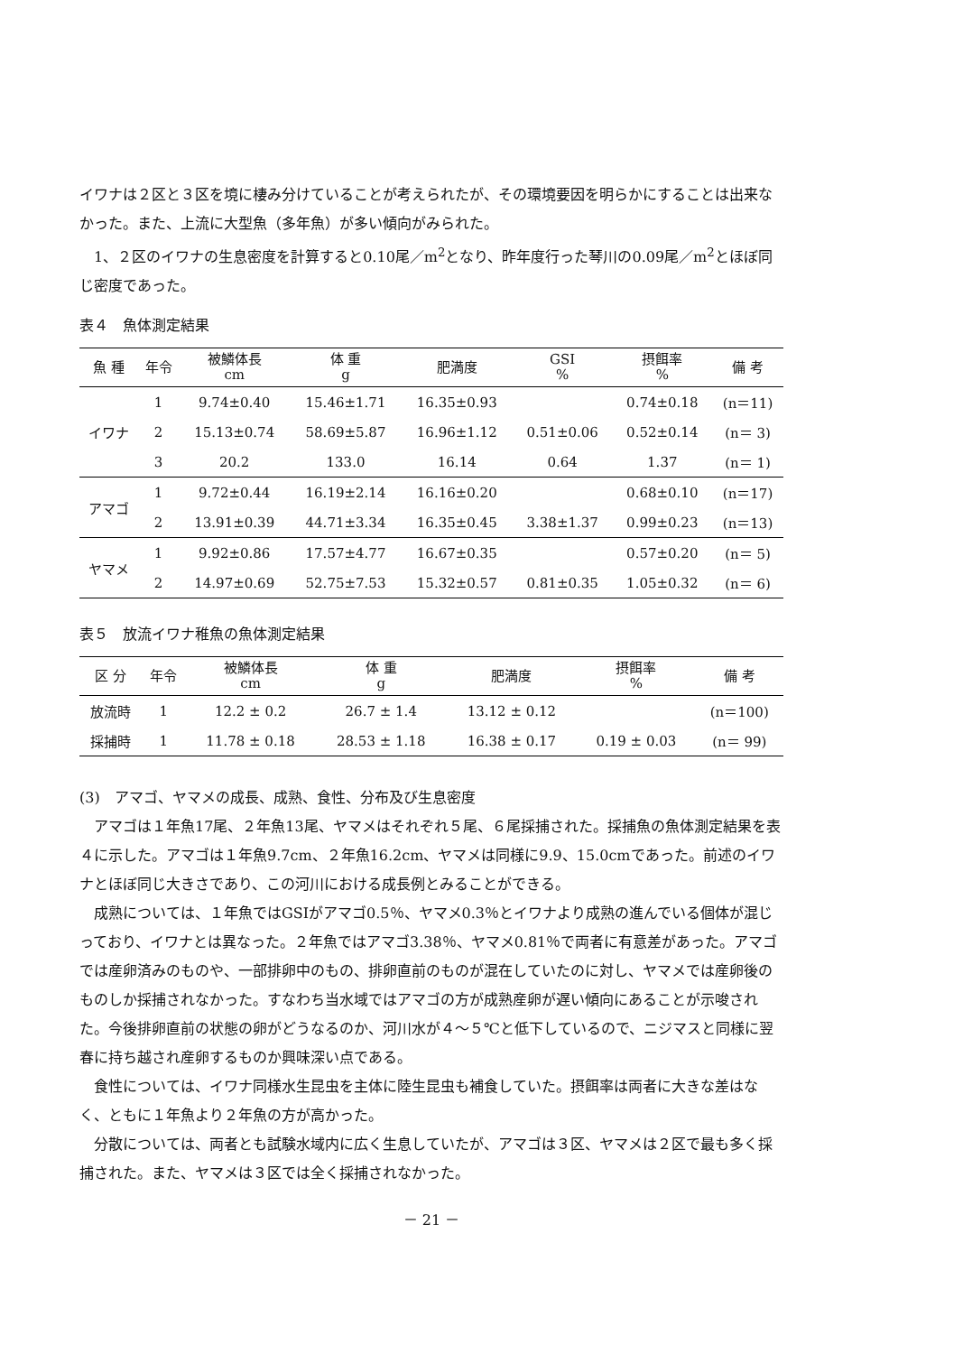イワナは２区と３区を境に棲み分けていることが考えられたが、その環境要因を明らかにすることは出来なかった。また、上流に大型魚（多年魚）が多い傾向がみられた。
1、２区のイワナの生息密度を計算すると0.10尾／m<sup>2</sup>となり、昨年度行った琴川の0.09尾／m<sup>2</sup>とほぼ同じ密度であった。
表４　魚体測定結果
| 魚 種 | 年令 | 被鱗体長 cm | 体 重 g | 肥満度 | GSI % | 摂餌率 % | 備 考 |
| --- | --- | --- | --- | --- | --- | --- | --- |
| イワナ | 1 | 9.74±0.40 | 15.46±1.71 | 16.35±0.93 | | 0.74±0.18 | (n＝11) |
| | 2 | 15.13±0.74 | 58.69±5.87 | 16.96±1.12 | 0.51±0.06 | 0.52±0.14 | (n＝ 3) |
| | 3 | 20.2 | 133.0 | 16.14 | 0.64 | 1.37 | (n＝ 1) |
| アマゴ | 1 | 9.72±0.44 | 16.19±2.14 | 16.16±0.20 | | 0.68±0.10 | (n＝17) |
| | 2 | 13.91±0.39 | 44.71±3.34 | 16.35±0.45 | 3.38±1.37 | 0.99±0.23 | (n＝13) |
| ヤマメ | 1 | 9.92±0.86 | 17.57±4.77 | 16.67±0.35 | | 0.57±0.20 | (n＝ 5) |
| | 2 | 14.97±0.69 | 52.75±7.53 | 15.32±0.57 | 0.81±0.35 | 1.05±0.32 | (n＝ 6) |
表５　放流イワナ稚魚の魚体測定結果
| 区 分 | 年令 | 被鱗体長 cm | 体 重 g | 肥満度 | 摂餌率 % | 備 考 |
| --- | --- | --- | --- | --- | --- | --- |
| 放流時 | 1 | 12.2 ± 0.2 | 26.7 ± 1.4 | 13.12 ± 0.12 | | (n＝100) |
| 採捕時 | 1 | 11.78 ± 0.18 | 28.53 ± 1.18 | 16.38 ± 0.17 | 0.19 ± 0.03 | (n＝ 99) |
(3)　アマゴ、ヤマメの成長、成熟、食性、分布及び生息密度
アマゴは１年魚17尾、２年魚13尾、ヤマメはそれぞれ５尾、６尾採捕された。採捕魚の魚体測定結果を表４に示した。アマゴは１年魚9.7cm、２年魚16.2cm、ヤマメは同様に9.9、15.0cmであった。前述のイワナとほぼ同じ大きさであり、この河川における成長例とみることができる。
成熟については、１年魚ではGSIがアマゴ0.5％、ヤマメ0.3％とイワナより成熟の進んでいる個体が混じっており、イワナとは異なった。２年魚ではアマゴ3.38％、ヤマメ0.81％で両者に有意差があった。アマゴでは産卵済みのものや、一部排卵中のもの、排卵直前のものが混在していたのに対し、ヤマメでは産卵後のものしか採捕されなかった。すなわち当水域ではアマゴの方が成熟産卵が遅い傾向にあることが示唆された。今後排卵直前の状態の卵がどうなるのか、河川水が４～５℃と低下しているので、ニジマスと同様に翌春に持ち越され産卵するものか興味深い点である。
食性については、イワナ同様水生昆虫を主体に陸生昆虫も補食していた。摂餌率は両者に大きな差はなく、ともに１年魚より２年魚の方が高かった。
分散については、両者とも試験水域内に広く生息していたが、アマゴは３区、ヤマメは２区で最も多く採捕された。また、ヤマメは３区では全く採捕されなかった。
－ 21 －